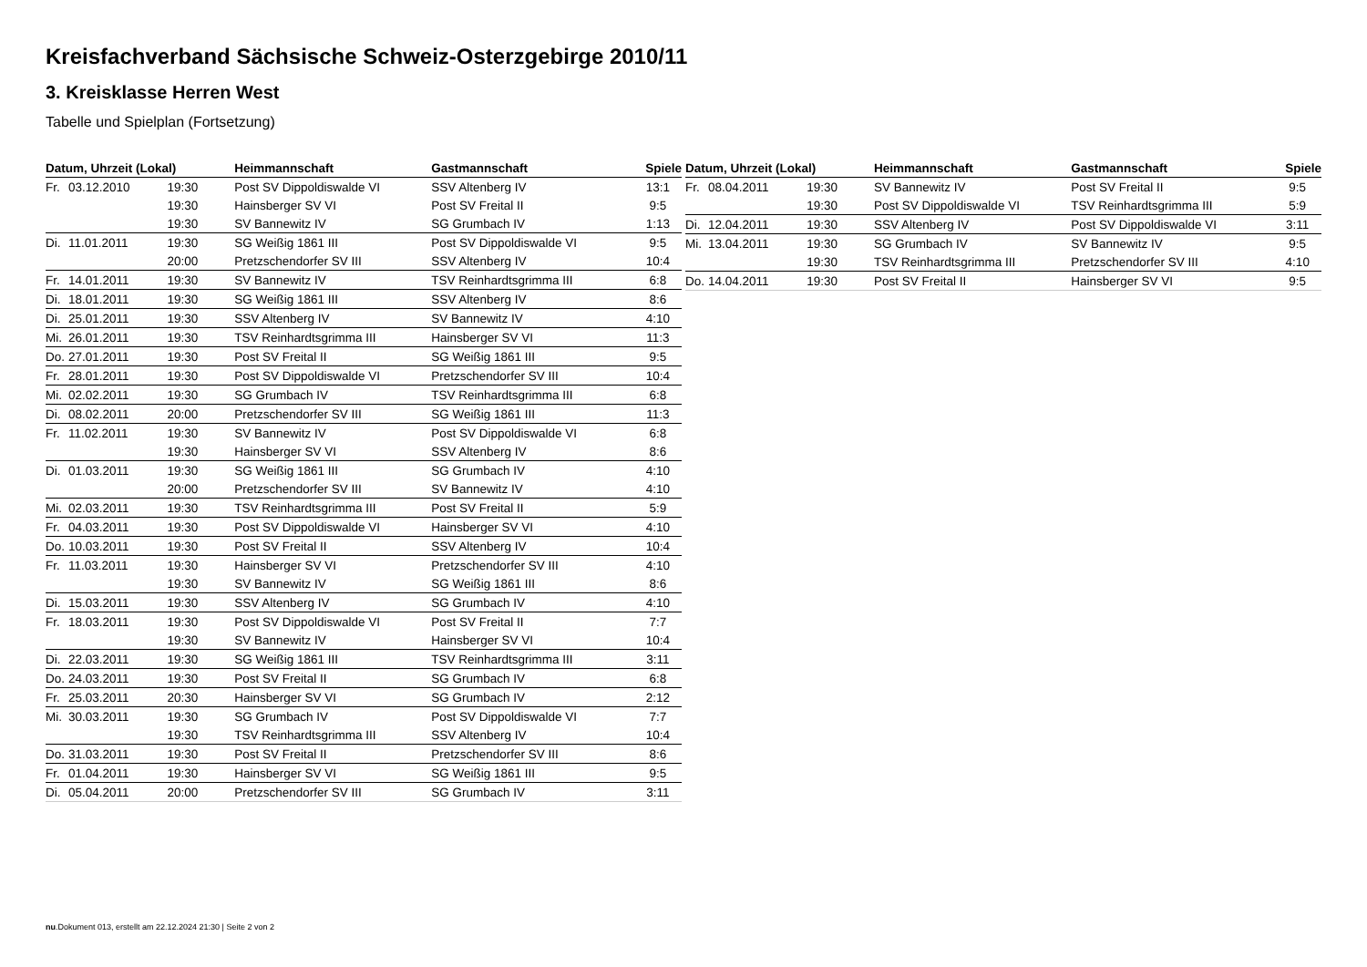Kreisfachverband Sächsische Schweiz-Osterzgebirge 2010/11
3. Kreisklasse Herren West
Tabelle und Spielplan (Fortsetzung)
| Datum, Uhrzeit (Lokal) | | | Heimmannschaft | Gastmannschaft | Spiele |
| --- | --- | --- | --- | --- | --- |
| Fr. | 03.12.2010 | 19:30 | Post SV Dippoldiswalde VI | SSV Altenberg IV | 13:1 |
| | | 19:30 | Hainsberger SV VI | Post SV Freital II | 9:5 |
| | | 19:30 | SV Bannewitz IV | SG Grumbach IV | 1:13 |
| Di. | 11.01.2011 | 19:30 | SG Weißig 1861 III | Post SV Dippoldiswalde VI | 9:5 |
| | | 20:00 | Pretzschendorfer SV III | SSV Altenberg IV | 10:4 |
| Fr. | 14.01.2011 | 19:30 | SV Bannewitz IV | TSV Reinhardtsgrimma III | 6:8 |
| Di. | 18.01.2011 | 19:30 | SG Weißig 1861 III | SSV Altenberg IV | 8:6 |
| Di. | 25.01.2011 | 19:30 | SSV Altenberg IV | SV Bannewitz IV | 4:10 |
| Mi. | 26.01.2011 | 19:30 | TSV Reinhardtsgrimma III | Hainsberger SV VI | 11:3 |
| Do. | 27.01.2011 | 19:30 | Post SV Freital II | SG Weißig 1861 III | 9:5 |
| Fr. | 28.01.2011 | 19:30 | Post SV Dippoldiswalde VI | Pretzschendorfer SV III | 10:4 |
| Mi. | 02.02.2011 | 19:30 | SG Grumbach IV | TSV Reinhardtsgrimma III | 6:8 |
| Di. | 08.02.2011 | 20:00 | Pretzschendorfer SV III | SG Weißig 1861 III | 11:3 |
| Fr. | 11.02.2011 | 19:30 | SV Bannewitz IV | Post SV Dippoldiswalde VI | 6:8 |
| | | 19:30 | Hainsberger SV VI | SSV Altenberg IV | 8:6 |
| Di. | 01.03.2011 | 19:30 | SG Weißig 1861 III | SG Grumbach IV | 4:10 |
| | | 20:00 | Pretzschendorfer SV III | SV Bannewitz IV | 4:10 |
| Mi. | 02.03.2011 | 19:30 | TSV Reinhardtsgrimma III | Post SV Freital II | 5:9 |
| Fr. | 04.03.2011 | 19:30 | Post SV Dippoldiswalde VI | Hainsberger SV VI | 4:10 |
| Do. | 10.03.2011 | 19:30 | Post SV Freital II | SSV Altenberg IV | 10:4 |
| Fr. | 11.03.2011 | 19:30 | Hainsberger SV VI | Pretzschendorfer SV III | 4:10 |
| | | 19:30 | SV Bannewitz IV | SG Weißig 1861 III | 8:6 |
| Di. | 15.03.2011 | 19:30 | SSV Altenberg IV | SG Grumbach IV | 4:10 |
| Fr. | 18.03.2011 | 19:30 | Post SV Dippoldiswalde VI | Post SV Freital II | 7:7 |
| | | 19:30 | SV Bannewitz IV | Hainsberger SV VI | 10:4 |
| Di. | 22.03.2011 | 19:30 | SG Weißig 1861 III | TSV Reinhardtsgrimma III | 3:11 |
| Do. | 24.03.2011 | 19:30 | Post SV Freital II | SG Grumbach IV | 6:8 |
| Fr. | 25.03.2011 | 20:30 | Hainsberger SV VI | SG Grumbach IV | 2:12 |
| Mi. | 30.03.2011 | 19:30 | SG Grumbach IV | Post SV Dippoldiswalde VI | 7:7 |
| | | 19:30 | TSV Reinhardtsgrimma III | SSV Altenberg IV | 10:4 |
| Do. | 31.03.2011 | 19:30 | Post SV Freital II | Pretzschendorfer SV III | 8:6 |
| Fr. | 01.04.2011 | 19:30 | Hainsberger SV VI | SG Weißig 1861 III | 9:5 |
| Di. | 05.04.2011 | 20:00 | Pretzschendorfer SV III | SG Grumbach IV | 3:11 |
| Datum, Uhrzeit (Lokal) | | | Heimmannschaft | Gastmannschaft | Spiele |
| --- | --- | --- | --- | --- | --- |
| Fr. | 08.04.2011 | 19:30 | SV Bannewitz IV | Post SV Freital II | 9:5 |
| | | 19:30 | Post SV Dippoldiswalde VI | TSV Reinhardtsgrimma III | 5:9 |
| Di. | 12.04.2011 | 19:30 | SSV Altenberg IV | Post SV Dippoldiswalde VI | 3:11 |
| Mi. | 13.04.2011 | 19:30 | SG Grumbach IV | SV Bannewitz IV | 9:5 |
| | | 19:30 | TSV Reinhardtsgrimma III | Pretzschendorfer SV III | 4:10 |
| Do. | 14.04.2011 | 19:30 | Post SV Freital II | Hainsberger SV VI | 9:5 |
nu.Dokument 013, erstellt am 22.12.2024 21:30 | Seite 2 von 2